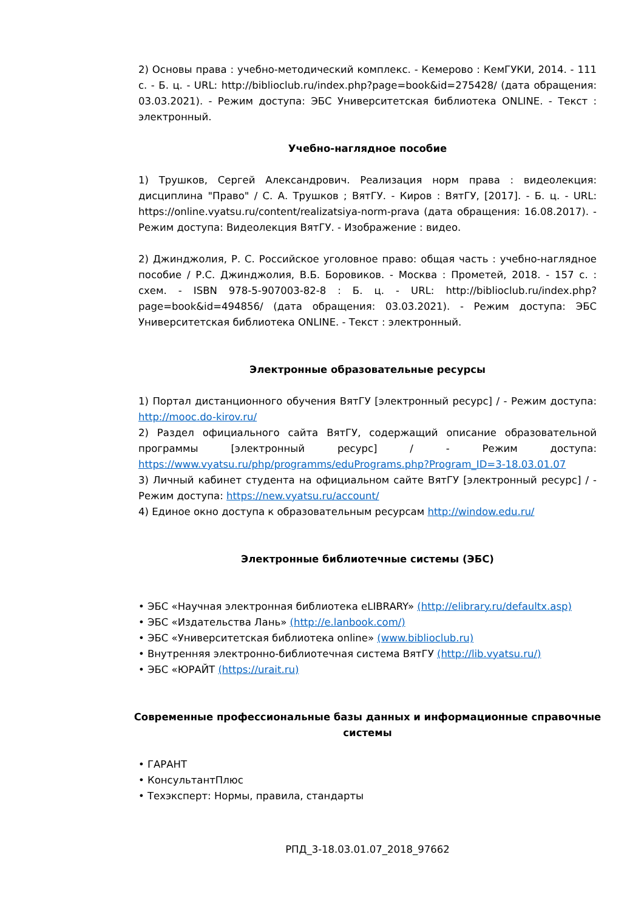2) Основы права : учебно-методический комплекс. - Кемерово : КемГУКИ, 2014. - 111 с. - Б. ц. - URL: http://biblioclub.ru/index.php?page=book&id=275428/ (дата обращения: 03.03.2021). - Режим доступа: ЭБС Университетская библиотека ONLINE. - Текст : электронный.
Учебно-наглядное пособие
1) Трушков, Сергей Александрович. Реализация норм права : видеолекция: дисциплина "Право" / С. А. Трушков ; ВятГУ. - Киров : ВятГУ, [2017]. - Б. ц. - URL: https://online.vyatsu.ru/content/realizatsiya-norm-prava (дата обращения: 16.08.2017). - Режим доступа: Видеолекция ВятГУ. - Изображение : видео.
2) Джинджолия, Р. С. Российское уголовное право: общая часть : учебно-наглядное пособие / Р.С. Джинджолия, В.Б. Боровиков. - Москва : Прометей, 2018. - 157 с. : схем. - ISBN 978-5-907003-82-8 : Б. ц. - URL: http://biblioclub.ru/index.php?page=book&id=494856/ (дата обращения: 03.03.2021). - Режим доступа: ЭБС Университетская библиотека ONLINE. - Текст : электронный.
Электронные образовательные ресурсы
1) Портал дистанционного обучения ВятГУ [электронный ресурс] / - Режим доступа: http://mooc.do-kirov.ru/
2) Раздел официального сайта ВятГУ, содержащий описание образовательной программы [электронный ресурс] / - Режим доступа: https://www.vyatsu.ru/php/programms/eduPrograms.php?Program_ID=3-18.03.01.07
3) Личный кабинет студента на официальном сайте ВятГУ [электронный ресурс] / - Режим доступа: https://new.vyatsu.ru/account/
4) Единое окно доступа к образовательным ресурсам http://window.edu.ru/
Электронные библиотечные системы (ЭБС)
• ЭБС «Научная электронная библиотека eLIBRARY» (http://elibrary.ru/defaultx.asp)
• ЭБС «Издательства Лань» (http://e.lanbook.com/)
• ЭБС «Университетская библиотека online» (www.biblioclub.ru)
• Внутренняя электронно-библиотечная система ВятГУ (http://lib.vyatsu.ru/)
• ЭБС «ЮРАЙТ (https://urait.ru)
Современные профессиональные базы данных и информационные справочные системы
• ГАРАНТ
• КонсультантПлюс
• Техэксперт: Нормы, правила, стандарты
РПД_3-18.03.01.07_2018_97662